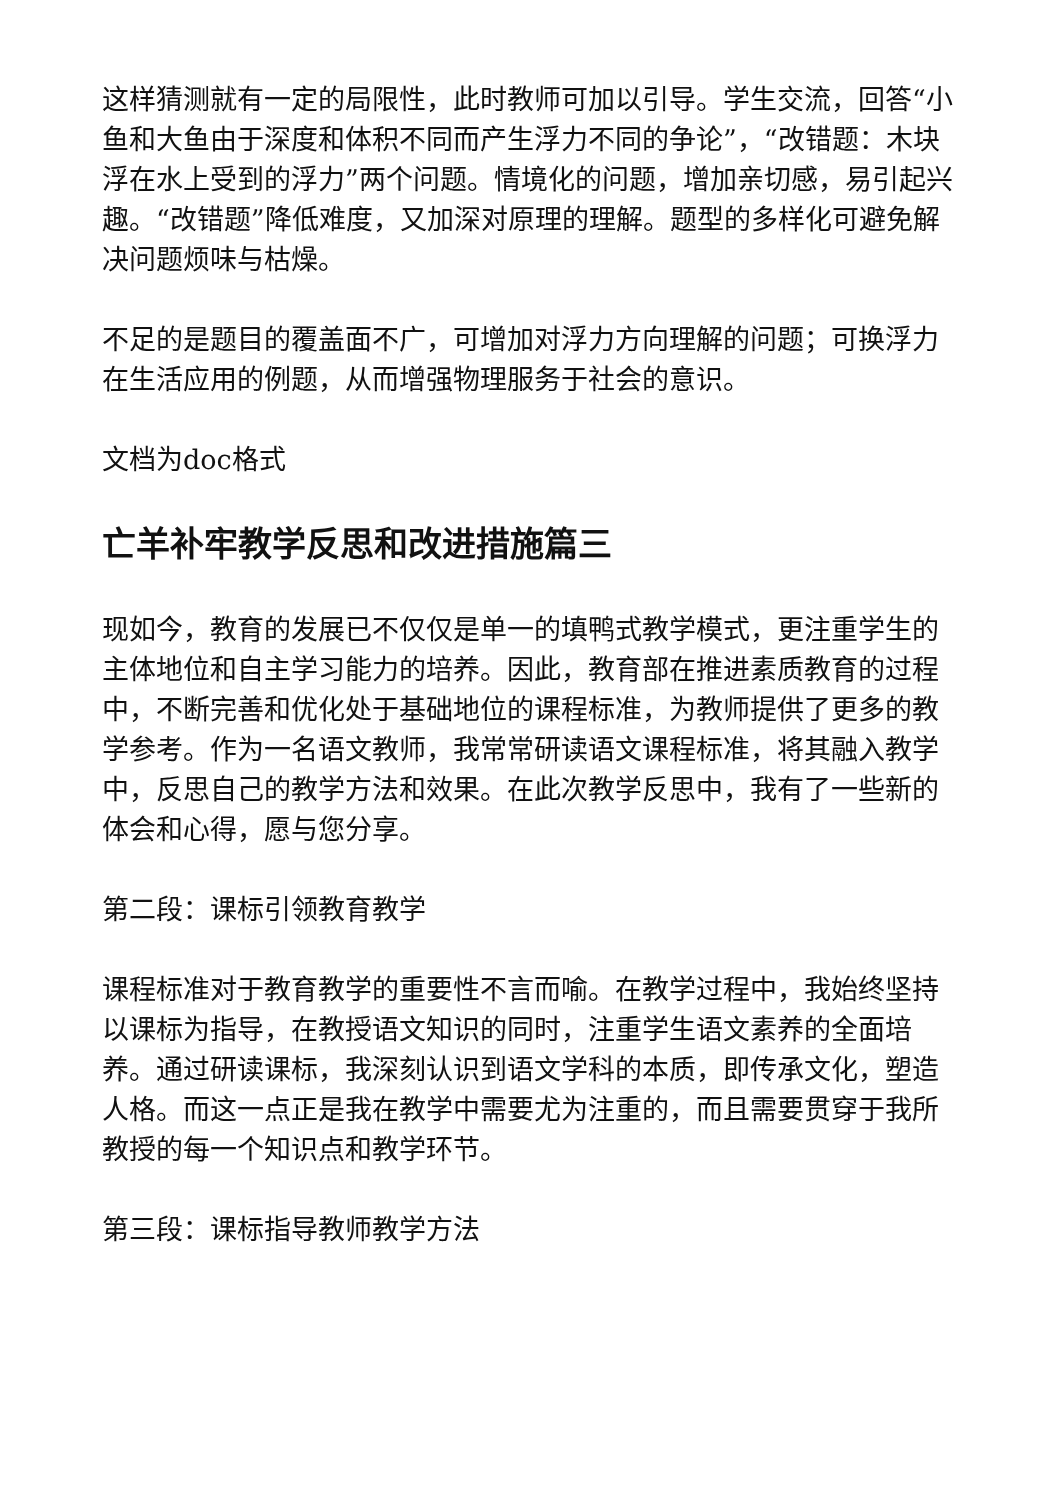这样猜测就有一定的局限性，此时教师可加以引导。学生交流，回答“小鱼和大鱼由于深度和体积不同而产生浮力不同的争论”，“改错题：木块浮在水上受到的浮力”两个问题。情境化的问题，增加亲切感，易引起兴趣。“改错题”降低难度，又加深对原理的理解。题型的多样化可避免解决问题烦味与枯燥。
不足的是题目的覆盖面不广，可增加对浮力方向理解的问题；可换浮力在生活应用的例题，从而增强物理服务于社会的意识。
文档为doc格式
亡羊补牢教学反思和改进措施篇三
现如今，教育的发展已不仅仅是单一的填鸭式教学模式，更注重学生的主体地位和自主学习能力的培养。因此，教育部在推进素质教育的过程中，不断完善和优化处于基础地位的课程标准，为教师提供了更多的教学参考。作为一名语文教师，我常常研读语文课程标准，将其融入教学中，反思自己的教学方法和效果。在此次教学反思中，我有了一些新的体会和心得，愿与您分享。
第二段：课标引领教育教学
课程标准对于教育教学的重要性不言而喻。在教学过程中，我始终坚持以课标为指导，在教授语文知识的同时，注重学生语文素养的全面培养。通过研读课标，我深刻认识到语文学科的本质，即传承文化，塑造人格。而这一点正是我在教学中需要尤为注重的，而且需要贯穿于我所教授的每一个知识点和教学环节。
第三段：课标指导教师教学方法